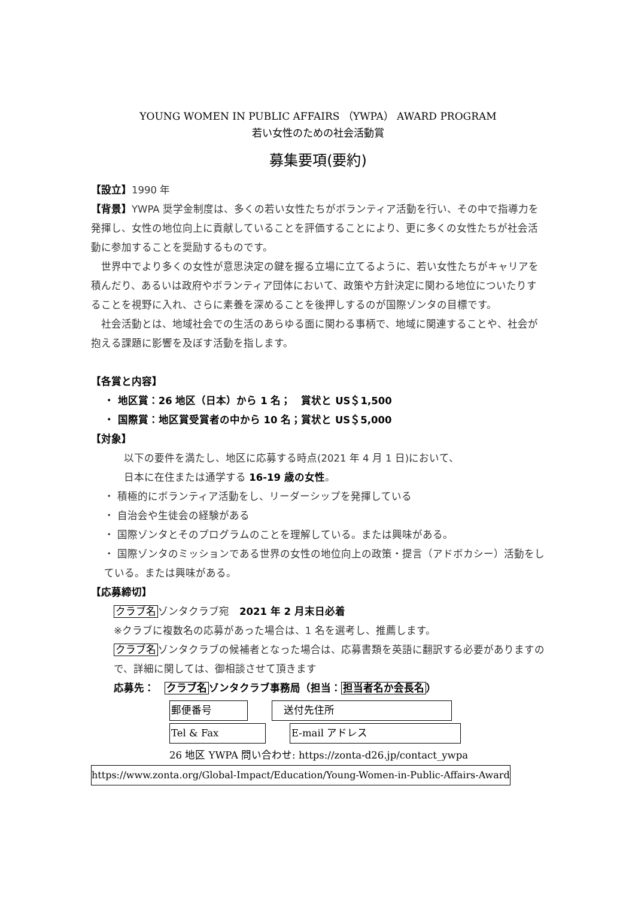YOUNG WOMEN IN PUBLIC AFFAIRS （YWPA） AWARD PROGRAM
若い女性のための社会活動賞
募集要項(要約)
【設立】1990 年
【背景】YWPA 奨学金制度は、多くの若い女性たちがボランティア活動を行い、その中で指導力を発揮し、女性の地位向上に貢献していることを評価することにより、更に多くの女性たちが社会活動に参加することを奨励するものです。
　世界中でより多くの女性が意思決定の鍵を握る立場に立てるように、若い女性たちがキャリアを積んだり、あるいは政府やボランティア団体において、政策や方針決定に関わる地位についたりすることを視野に入れ、さらに素養を深めることを後押しするのが国際ゾンタの目標です。
　社会活動とは、地域社会での生活のあらゆる面に関わる事柄で、地域に関連することや、社会が抱える課題に影響を及ぼす活動を指します。
【各賞と内容】
・ 地区賞：26 地区（日本）から 1 名；　賞状と US＄1,500
・ 国際賞：地区賞受賞者の中から 10 名；賞状と US＄5,000
【対象】
以下の要件を満たし、地区に応募する時点(2021 年 4 月 1 日)において、
日本に在住または通学する 16-19 歳の女性。
・ 積極的にボランティア活動をし、リーダーシップを発揮している
・ 自治会や生徒会の経験がある
・ 国際ゾンタとそのプログラムのことを理解している。または興味がある。
・ 国際ゾンタのミッションである世界の女性の地位向上の政策・提言（アドボカシー）活動をしている。または興味がある。
【応募締切】
クラブ名ゾンタクラブ宛　2021 年 2 月末日必着
※クラブに複数名の応募があった場合は、1 名を選考し、推薦します。
クラブ名ゾンタクラブの候補者となった場合は、応募書類を英語に翻訳する必要がありますので、詳細に関しては、御相談させて頂きます
応募先：　クラブ名ゾンタクラブ事務局（担当：担当者名か会長名）
郵便番号　送付先住所
Tel & Fax E-mail アドレス
26 地区 YWPA 問い合わせ: https://zonta-d26.jp/contact_ywpa
https://www.zonta.org/Global-Impact/Education/Young-Women-in-Public-Affairs-Award